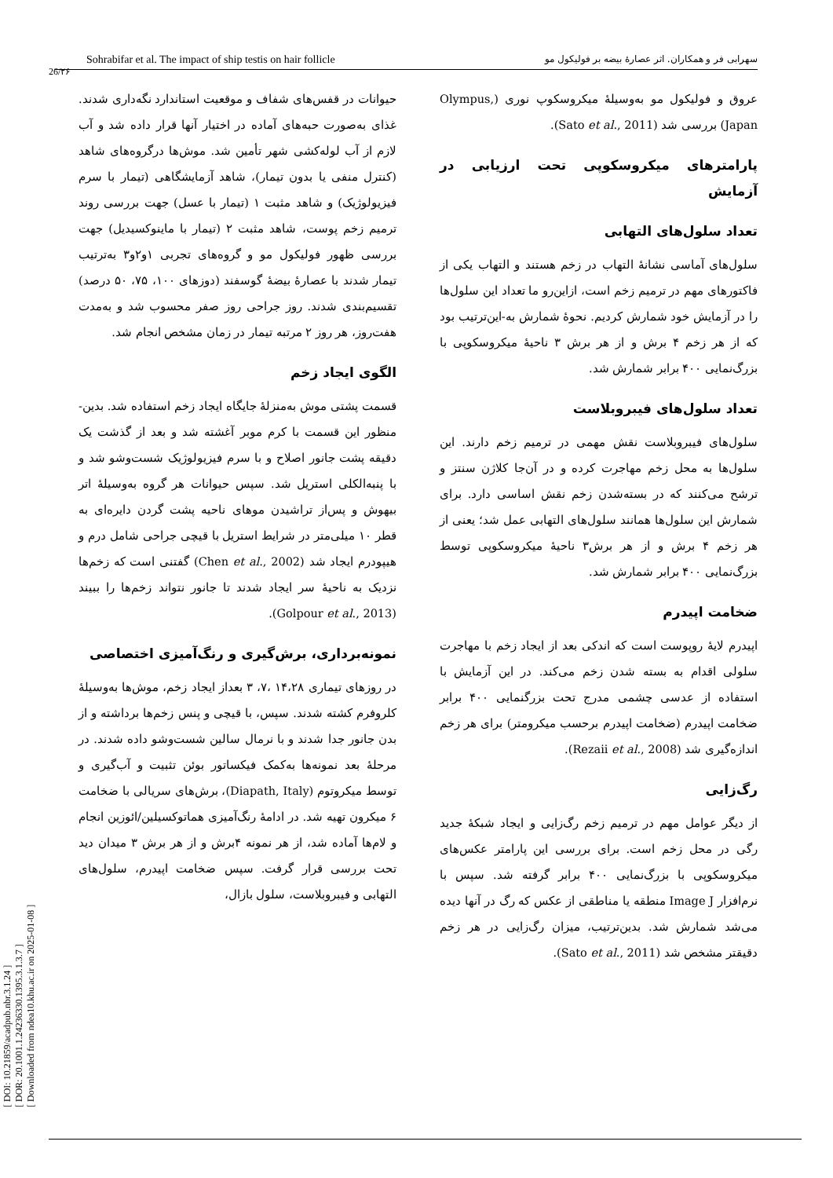[ DOI: 10.21859/acadpub.nbr.3.1.24 ]
[ DOR: 20.1001.1.24236330.1395.3.1.3.7 ]
[ Downloaded from ndea10.khu.ac.ir on 2025-01-08 ]
Sohrabifar et al. The impact of ship testis on hair follicle سهرابی فر و همکاران. اثر عصارهٔ بیضه بر فولیکول مو
26/۲۶
حیوانات در قفس‌های شفاف و موقعیت استاندارد نگه‌داری شدند. غذای به‌صورت حبه‌های آماده در اختیار آنها قرار داده شد و آب لازم از آب لوله‌کشی شهر تأمین شد. موش‌ها درگروه‌های شاهد (کنترل منفی یا بدون تیمار)، شاهد آزمایشگاهی (تیمار با سرم فیزیولوژیک) و شاهد مثبت ۱ (تیمار با عسل) جهت بررسی روند ترمیم زخم پوست، شاهد مثبت ۲ (تیمار با ماینوکسیدیل) جهت بررسی ظهور فولیکول مو و گروه‌های تجربی ۱و۲و۳ به‌ترتیب تیمار شدند با عصارهٔ بیضهٔ گوسفند (دوزهای ۱۰۰، ۷۵، ۵۰ درصد) تقسیم‌بندی شدند. روز جراحی روز صفر محسوب شد و به‌مدت هفت‌روز، هر روز ۲ مرتبه تیمار در زمان مشخص انجام شد.
الگوی ایجاد زخم
قسمت پشتی موش به‌منزلهٔ جایگاه ایجاد زخم استفاده شد. بدین-منظور این قسمت با کرم موبر آغشته شد و بعد از گذشت یک دقیقه پشت جانور اصلاح و با سرم فیزیولوژیک شست‌وشو شد و با پنبه‌الکلی استریل شد. سپس حیوانات هر گروه به‌وسیلهٔ اتر بیهوش و پس‌از تراشیدن موهای ناحیه پشت گردن دایره‌ای به قطر ۱۰ میلی‌متر در شرایط استریل با قیچی جراحی شامل درم و هیپودرم ایجاد شد (Chen et al., 2002) گفتنی است که زخم‌ها نزدیک به ناحیهٔ سر ایجاد شدند تا جانور نتواند زخم‌ها را ببیند (Golpour et al., 2013).
نمونه‌برداری، برش‌گیری و رنگ‌آمیزی اختصاصی
در روزهای تیماری ۱۴،۲۸ ،۷، ۳ بعداز ایجاد زخم، موش‌ها به‌وسیلهٔ کلروفرم کشته شدند. سپس، با قیچی و پنس زخم‌ها برداشته و از بدن جانور جدا شدند و با نرمال سالین شست‌وشو داده شدند. در مرحلهٔ بعد نمونه‌ها به‌کمک فیکساتور بوئن تثبیت و آب‌گیری و توسط میکروتوم (Diapath, Italy)، برش‌های سریالی با ضخامت ۶ میکرون تهیه شد. در ادامهٔ رنگ‌آمیزی هماتوکسیلین/ائوزین انجام و لام‌ها آماده شد، از هر نمونه ۴برش و از هر برش ۳ میدان دید تحت بررسی قرار گرفت. سپس ضخامت اپیدرم، سلول‌های التهابی و فیبروبلاست، سلول بازال،
عروق و فولیکول مو به‌وسیلهٔ میکروسکوپ نوری (Olympus, Japan) بررسی شد (Sato et al., 2011).
پارامترهای میکروسکوپی تحت ارزیابی در آزمایش
تعداد سلول‌های التهابی
سلول‌های آماسی نشانهٔ التهاب در زخم هستند و التهاب یکی از فاکتورهای مهم در ترمیم زخم است، ازاین‌رو ما تعداد این سلول‌ها را در آزمایش خود شمارش کردیم. نحوهٔ شمارش به-این‌ترتیب بود که از هر زخم ۴ برش و از هر برش ۳ ناحیهٔ میکروسکوپی با بزرگ‌نمایی ۴۰۰ برابر شمارش شد.
تعداد سلول‌های فیبروبلاست
سلول‌های فیبروبلاست نقش مهمی در ترمیم زخم دارند. این سلول‌ها به محل زخم مهاجرت کرده و در آن‌جا کلاژن سنتز و ترشح می‌کنند که در بسته‌شدن زخم نقش اساسی دارد. برای شمارش این سلول‌ها همانند سلول‌های التهابی عمل شد؛ یعنی از هر زخم ۴ برش و از هر برش۳ ناحیهٔ میکروسکوپی توسط بزرگ‌نمایی ۴۰۰ برابر شمارش شد.
ضخامت اپیدرم
اپیدرم لایهٔ روپوست است که اندکی بعد از ایجاد زخم با مهاجرت سلولی اقدام به بسته شدن زخم می‌کند. در این آزمایش با استفاده از عدسی چشمی مدرج تحت بزرگنمایی ۴۰۰ برابر ضخامت اپیدرم (ضخامت اپیدرم برحسب میکرومتر) برای هر زخم اندازه‌گیری شد (Rezaii et al., 2008).
رگ‌زایی
از دیگر عوامل مهم در ترمیم زخم رگ‌زایی و ایجاد شبکهٔ جدید رگی در محل زخم است. برای بررسی این پارامتر عکس‌های میکروسکوپی با بزرگ‌نمایی ۴۰۰ برابر گرفته شد. سپس با نرم‌افزار Image J منطقه یا مناطقی از عکس که رگ در آنها دیده می‌شد شمارش شد. بدین‌ترتیب، میزان رگ‌زایی در هر زخم دقیقتر مشخص شد (Sato et al., 2011).